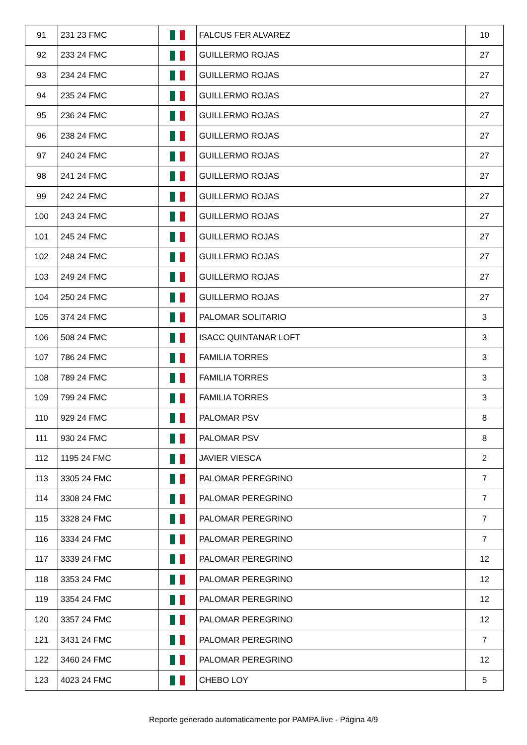| 91 | 231 23 FMC | | FALCUS FER ALVAREZ | 10 |
| 92 | 233 24 FMC | | GUILLERMO ROJAS | 27 |
| 93 | 234 24 FMC | | GUILLERMO ROJAS | 27 |
| 94 | 235 24 FMC | | GUILLERMO ROJAS | 27 |
| 95 | 236 24 FMC | | GUILLERMO ROJAS | 27 |
| 96 | 238 24 FMC | | GUILLERMO ROJAS | 27 |
| 97 | 240 24 FMC | | GUILLERMO ROJAS | 27 |
| 98 | 241 24 FMC | | GUILLERMO ROJAS | 27 |
| 99 | 242 24 FMC | | GUILLERMO ROJAS | 27 |
| 100 | 243 24 FMC | | GUILLERMO ROJAS | 27 |
| 101 | 245 24 FMC | | GUILLERMO ROJAS | 27 |
| 102 | 248 24 FMC | | GUILLERMO ROJAS | 27 |
| 103 | 249 24 FMC | | GUILLERMO ROJAS | 27 |
| 104 | 250 24 FMC | | GUILLERMO ROJAS | 27 |
| 105 | 374 24 FMC | | PALOMAR SOLITARIO | 3 |
| 106 | 508 24 FMC | | ISACC QUINTANAR LOFT | 3 |
| 107 | 786 24 FMC | | FAMILIA TORRES | 3 |
| 108 | 789 24 FMC | | FAMILIA TORRES | 3 |
| 109 | 799 24 FMC | | FAMILIA TORRES | 3 |
| 110 | 929 24 FMC | | PALOMAR PSV | 8 |
| 111 | 930 24 FMC | | PALOMAR PSV | 8 |
| 112 | 1195 24 FMC | | JAVIER VIESCA | 2 |
| 113 | 3305 24 FMC | | PALOMAR PEREGRINO | 7 |
| 114 | 3308 24 FMC | | PALOMAR PEREGRINO | 7 |
| 115 | 3328 24 FMC | | PALOMAR PEREGRINO | 7 |
| 116 | 3334 24 FMC | | PALOMAR PEREGRINO | 7 |
| 117 | 3339 24 FMC | | PALOMAR PEREGRINO | 12 |
| 118 | 3353 24 FMC | | PALOMAR PEREGRINO | 12 |
| 119 | 3354 24 FMC | | PALOMAR PEREGRINO | 12 |
| 120 | 3357 24 FMC | | PALOMAR PEREGRINO | 12 |
| 121 | 3431 24 FMC | | PALOMAR PEREGRINO | 7 |
| 122 | 3460 24 FMC | | PALOMAR PEREGRINO | 12 |
| 123 | 4023 24 FMC | | CHEBO LOY | 5 |
Reporte generado automaticamente por PAMPA.live - Página 4/9